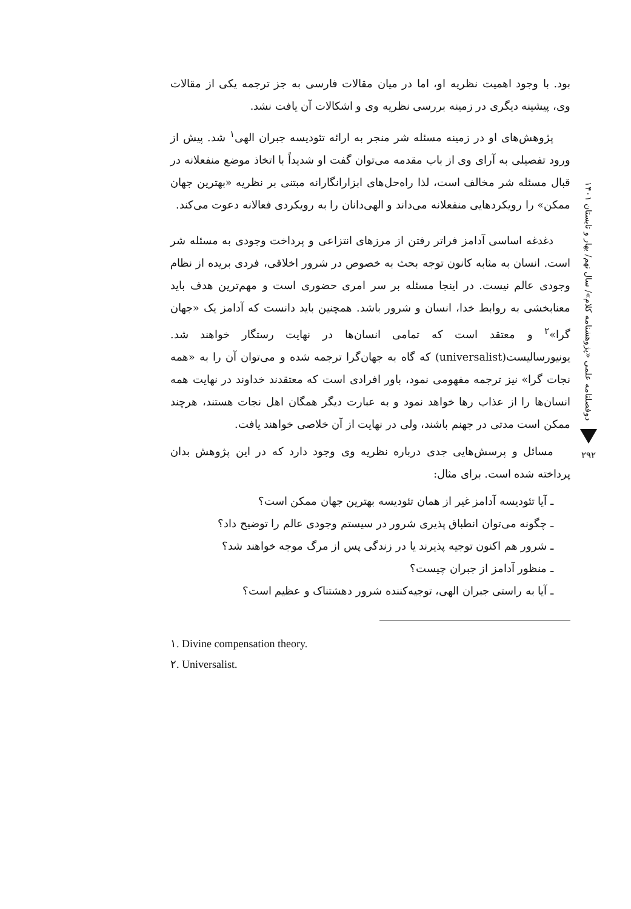دوفصلنامه علمی «پژوهشنامه کلام»/ سال نهم/ بهار و تابستان ۱۴۰۱
۲۹۲
بود. با وجود اهمیت نظریه او، اما در میان مقالات فارسی به جز ترجمه یکی از مقالات وی، پیشینه دیگری در زمینه بررسی نظریه وی و اشکالات آن یافت نشد.
پژوهش‌های او در زمینه مسئله شر منجر به ارائه تئودیسه جبران الهی<sup>۱</sup> شد. پیش از ورود تفصیلی به آرای وی از باب مقدمه می‌توان گفت او شدیداً با اتخاذ موضع منفعلانه در قبال مسئله شر مخالف است، لذا راه‌حل‌های ابزارانگارانه مبتنی بر نظریه «بهترین جهان ممکن» را رویکردهایی منفعلانه می‌داند و الهی‌دانان را به رویکردی فعالانه دعوت می‌کند.
دغدغه اساسی آدامز فراتر رفتن از مرزهای انتزاعی و پرداخت وجودی به مسئله شر است. انسان به مثابه کانون توجه بحث به خصوص در شرور اخلاقی، فردی بریده از نظام وجودی عالم نیست. در اینجا مسئله بر سر امری حضوری است و مهم‌ترین هدف باید معنابخشی به روابط خدا، انسان و شرور باشد. همچنین باید دانست که آدامز یک «جهان گرا»<sup>۲</sup> و معتقد است که تمامی انسان‌ها در نهایت رستگار خواهند شد. یونیورسالیست(universalist) که گاه به جهان‌گرا ترجمه شده و می‌توان آن را به «همه نجات گرا» نیز ترجمه مفهومی نمود، باور افرادی است که معتقدند خداوند در نهایت همه انسان‌ها را از عذاب رها خواهد نمود و به عبارت دیگر همگان اهل نجات هستند، هرچند ممکن است مدتی در جهنم باشند، ولی در نهایت از آن خلاصی خواهند یافت.
مسائل و پرسش‌هایی جدی درباره نظریه وی وجود دارد که در این پژوهش بدان پرداخته شده است. برای مثال:
ـ آیا تئودیسه آدامز غیر از همان تئودیسه بهترین جهان ممکن است؟
ـ چگونه می‌توان انطباق پذیری شرور در سیستم وجودی عالم را توضیح داد؟
ـ شرور هم اکنون توجیه پذیرند یا در زندگی پس از مرگ موجه خواهند شد؟
ـ منظور آدامز از جبران چیست؟
ـ آیا به راستی جبران الهی، توجیه‌کننده شرور دهشتناک و عظیم است؟
۱. Divine compensation theory.
۲. Universalist.